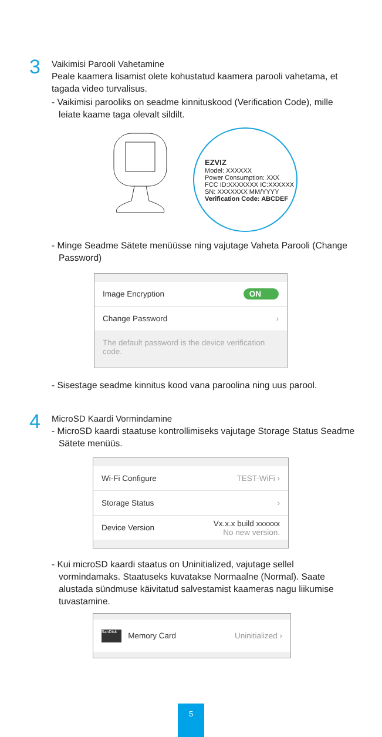3
Vaikimisi Parooli Vahetamine
Peale kaamera lisamist olete kohustatud kaamera parooli vahetama, et tagada video turvalisus.
- Vaikimisi parooliks on seadme kinnituskood (Verification Code), mille leiate kaame taga olevalt sildilt.
EZVIZ
Model: XXXXXX
Power Consumption: XXX
FCC ID:XXXXXXX IC:XXXXXX
SN: XXXXXXX MM/YYYY
Verification Code: ABCDEF
- Minge Seadme Sätete menüüsse ning vajutage Vaheta Parooli (Change Password)
Image Encryption ON
Change Password ›
The default password is the device verification code.
- Sisestage seadme kinnitus kood vana paroolina ning uus parool.
4
MicroSD Kaardi Vormindamine
- MicroSD kaardi staatuse kontrollimiseks vajutage Storage Status Seadme Sätete menüüs.
Wi-Fi Configure TEST-WiFi ›
Storage Status ›
Device Version Vx.x.x build xxxxxx
No new version.
- Kui microSD kaardi staatus on Uninitialized, vajutage sellel vormindamaks. Staatuseks kuvatakse Normaalne (Normal). Saate alustada sündmuse käivitatud salvestamist kaameras nagu liikumise tuvastamine.
SanDisk Memory Card Uninitialized ›
5